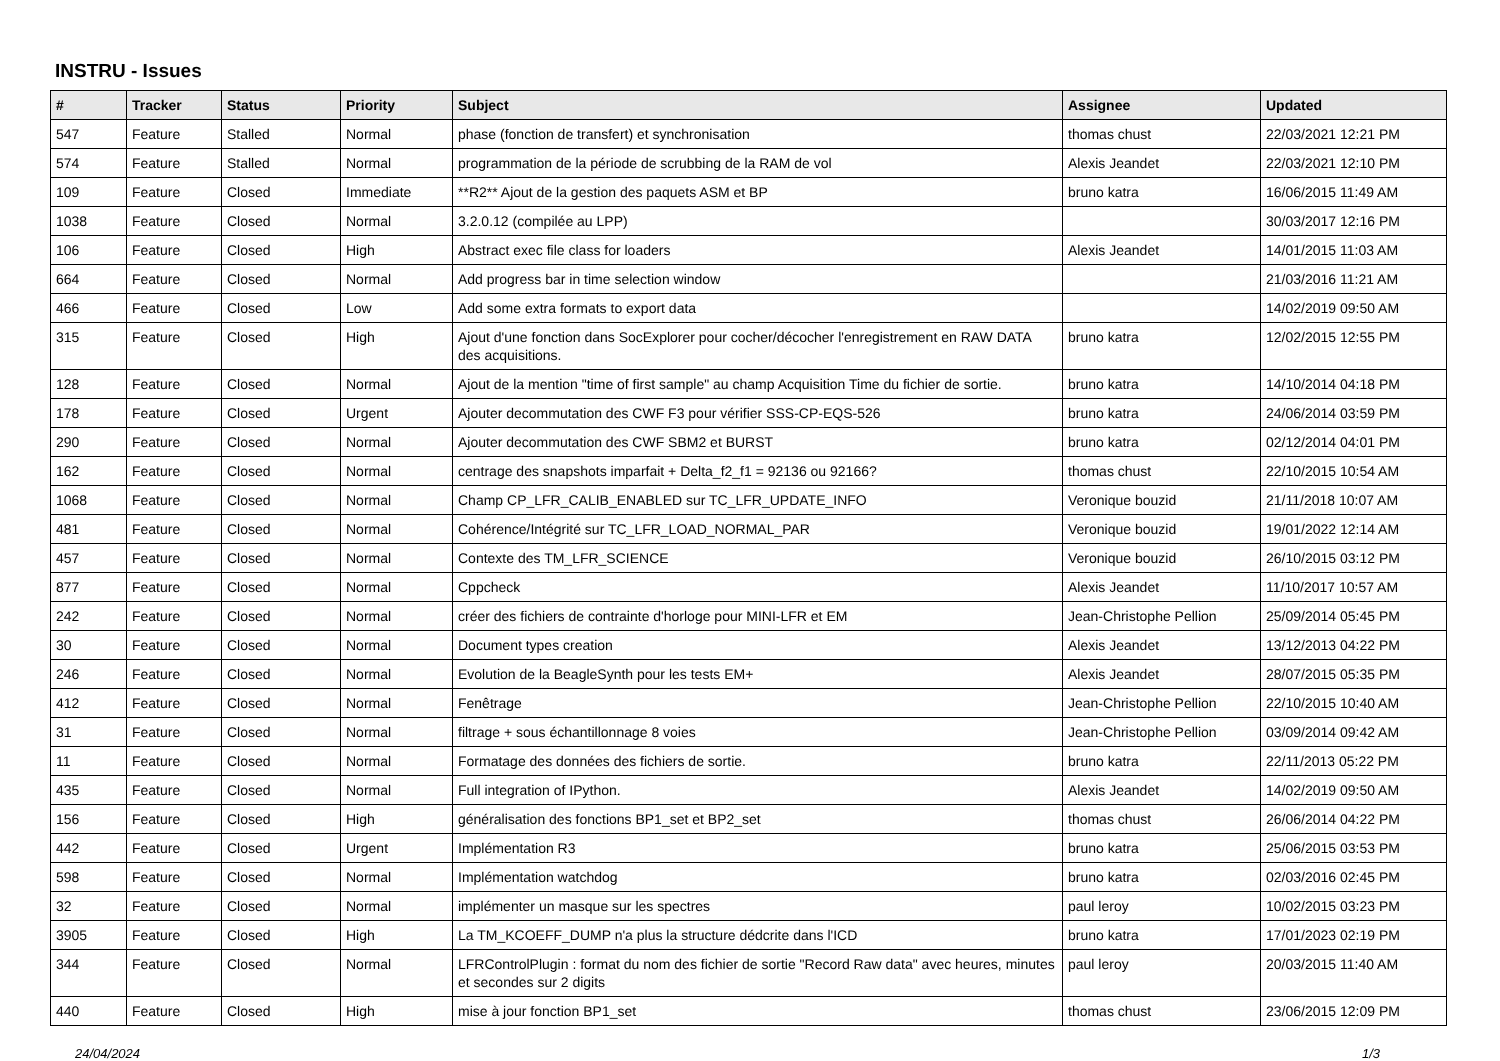INSTRU - Issues
| # | Tracker | Status | Priority | Subject | Assignee | Updated |
| --- | --- | --- | --- | --- | --- | --- |
| 547 | Feature | Stalled | Normal | phase (fonction de transfert) et synchronisation | thomas chust | 22/03/2021 12:21 PM |
| 574 | Feature | Stalled | Normal | programmation de la période de scrubbing de la RAM de vol | Alexis Jeandet | 22/03/2021 12:10 PM |
| 109 | Feature | Closed | Immediate | **R2** Ajout de la gestion des paquets ASM et BP | bruno katra | 16/06/2015 11:49 AM |
| 1038 | Feature | Closed | Normal | 3.2.0.12 (compilée au LPP) | | 30/03/2017 12:16 PM |
| 106 | Feature | Closed | High | Abstract exec file class for loaders | Alexis Jeandet | 14/01/2015 11:03 AM |
| 664 | Feature | Closed | Normal | Add progress bar in time selection window | | 21/03/2016 11:21 AM |
| 466 | Feature | Closed | Low | Add some extra formats to export data | | 14/02/2019 09:50 AM |
| 315 | Feature | Closed | High | Ajout d'une fonction dans SocExplorer pour cocher/décocher l'enregistrement en RAW DATA des acquisitions. | bruno katra | 12/02/2015 12:55 PM |
| 128 | Feature | Closed | Normal | Ajout de la mention "time of first sample" au champ Acquisition Time du fichier de sortie. | bruno katra | 14/10/2014 04:18 PM |
| 178 | Feature | Closed | Urgent | Ajouter decommutation des CWF F3 pour vérifier SSS-CP-EQS-526 | bruno katra | 24/06/2014 03:59 PM |
| 290 | Feature | Closed | Normal | Ajouter decommutation des CWF SBM2 et BURST | bruno katra | 02/12/2014 04:01 PM |
| 162 | Feature | Closed | Normal | centrage des snapshots imparfait + Delta_f2_f1 = 92136 ou 92166? | thomas chust | 22/10/2015 10:54 AM |
| 1068 | Feature | Closed | Normal | Champ CP_LFR_CALIB_ENABLED sur TC_LFR_UPDATE_INFO | Veronique bouzid | 21/11/2018 10:07 AM |
| 481 | Feature | Closed | Normal | Cohérence/Intégrité sur TC_LFR_LOAD_NORMAL_PAR | Veronique bouzid | 19/01/2022 12:14 AM |
| 457 | Feature | Closed | Normal | Contexte des TM_LFR_SCIENCE | Veronique bouzid | 26/10/2015 03:12 PM |
| 877 | Feature | Closed | Normal | Cppcheck | Alexis Jeandet | 11/10/2017 10:57 AM |
| 242 | Feature | Closed | Normal | créer des fichiers de contrainte d'horloge pour MINI-LFR et EM | Jean-Christophe Pellion | 25/09/2014 05:45 PM |
| 30 | Feature | Closed | Normal | Document types creation | Alexis Jeandet | 13/12/2013 04:22 PM |
| 246 | Feature | Closed | Normal | Evolution de la BeagleSynth pour les tests EM+ | Alexis Jeandet | 28/07/2015 05:35 PM |
| 412 | Feature | Closed | Normal | Fenêtrage | Jean-Christophe Pellion | 22/10/2015 10:40 AM |
| 31 | Feature | Closed | Normal | filtrage + sous échantillonnage 8 voies | Jean-Christophe Pellion | 03/09/2014 09:42 AM |
| 11 | Feature | Closed | Normal | Formatage des données des fichiers de sortie. | bruno katra | 22/11/2013 05:22 PM |
| 435 | Feature | Closed | Normal | Full integration of IPython. | Alexis Jeandet | 14/02/2019 09:50 AM |
| 156 | Feature | Closed | High | généralisation des fonctions BP1_set et BP2_set | thomas chust | 26/06/2014 04:22 PM |
| 442 | Feature | Closed | Urgent | Implémentation R3 | bruno katra | 25/06/2015 03:53 PM |
| 598 | Feature | Closed | Normal | Implémentation watchdog | bruno katra | 02/03/2016 02:45 PM |
| 32 | Feature | Closed | Normal | implémenter un masque sur les spectres | paul leroy | 10/02/2015 03:23 PM |
| 3905 | Feature | Closed | High | La TM_KCOEFF_DUMP n'a plus la structure dédcrite dans l'ICD | bruno katra | 17/01/2023 02:19 PM |
| 344 | Feature | Closed | Normal | LFRControlPlugin : format du nom des fichier de sortie "Record Raw data" avec heures, minutes et secondes sur 2 digits | paul leroy | 20/03/2015 11:40 AM |
| 440 | Feature | Closed | High | mise à jour fonction BP1_set | thomas chust | 23/06/2015 12:09 PM |
24/04/2024 1/3